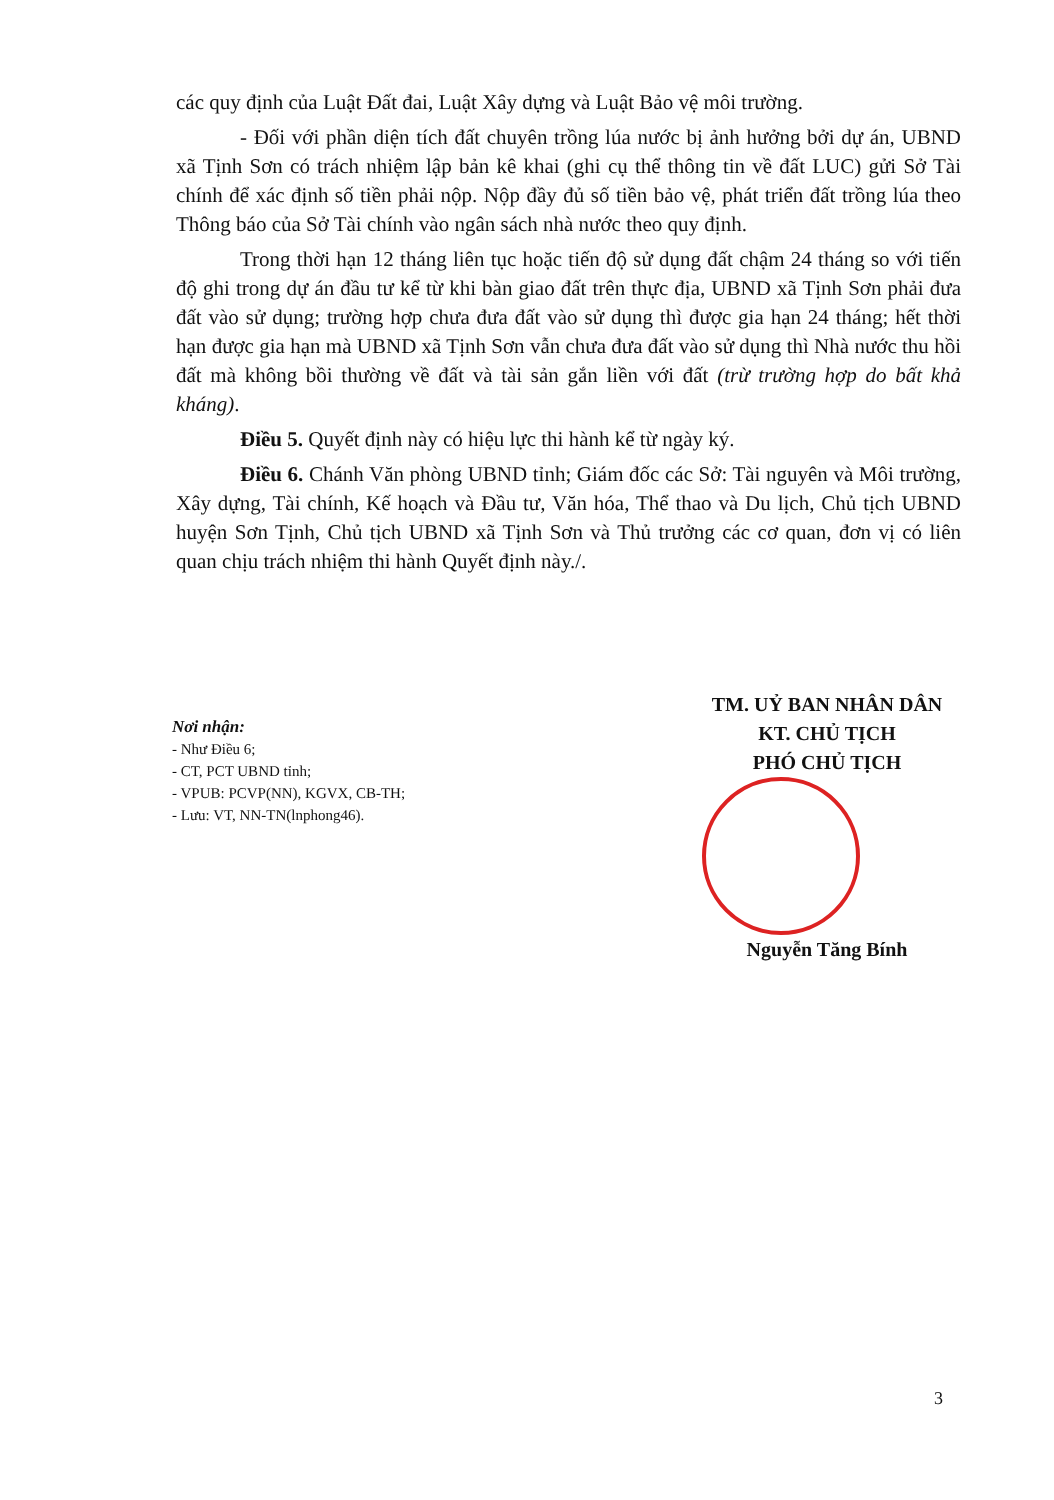các quy định của Luật Đất đai, Luật Xây dựng và Luật Bảo vệ môi trường.
- Đối với phần diện tích đất chuyên trồng lúa nước bị ảnh hưởng bởi dự án, UBND xã Tịnh Sơn có trách nhiệm lập bản kê khai (ghi cụ thể thông tin về đất LUC) gửi Sở Tài chính để xác định số tiền phải nộp. Nộp đầy đủ số tiền bảo vệ, phát triển đất trồng lúa theo Thông báo của Sở Tài chính vào ngân sách nhà nước theo quy định.
Trong thời hạn 12 tháng liên tục hoặc tiến độ sử dụng đất chậm 24 tháng so với tiến độ ghi trong dự án đầu tư kể từ khi bàn giao đất trên thực địa, UBND xã Tịnh Sơn phải đưa đất vào sử dụng; trường hợp chưa đưa đất vào sử dụng thì được gia hạn 24 tháng; hết thời hạn được gia hạn mà UBND xã Tịnh Sơn vẫn chưa đưa đất vào sử dụng thì Nhà nước thu hồi đất mà không bồi thường về đất và tài sản gắn liền với đất (trừ trường hợp do bất khả kháng).
Điều 5. Quyết định này có hiệu lực thi hành kể từ ngày ký.
Điều 6. Chánh Văn phòng UBND tỉnh; Giám đốc các Sở: Tài nguyên và Môi trường, Xây dựng, Tài chính, Kế hoạch và Đầu tư, Văn hóa, Thể thao và Du lịch, Chủ tịch UBND huyện Sơn Tịnh, Chủ tịch UBND xã Tịnh Sơn và Thủ trưởng các cơ quan, đơn vị có liên quan chịu trách nhiệm thi hành Quyết định này./.
Nơi nhận:
- Như Điều 6;
- CT, PCT UBND tỉnh;
- VPUB: PCVP(NN), KGVX, CB-TH;
- Lưu: VT, NN-TN(lnphong46).
TM. UỶ BAN NHÂN DÂN
KT. CHỦ TỊCH
PHÓ CHỦ TỊCH
Nguyễn Tăng Bính
3